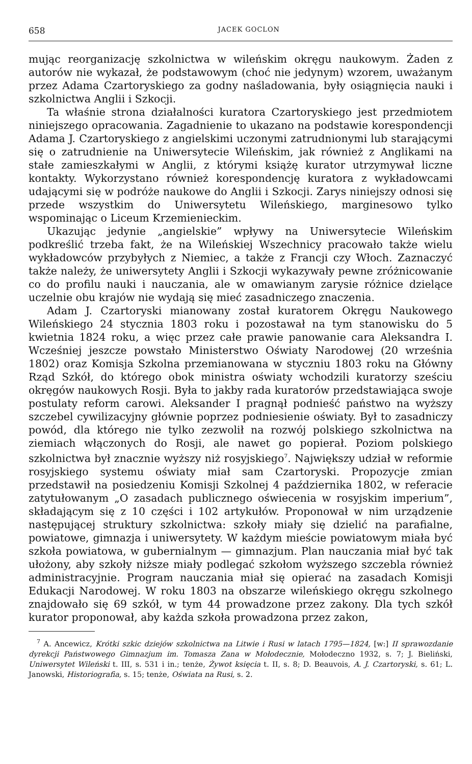658 JACEK GOCLON
mując reorganizację szkolnictwa w wileńskim okręgu naukowym. Żaden z autorów nie wykazał, że podstawowym (choć nie jedynym) wzorem, uważanym przez Adama Czartoryskiego za godny naśladowania, były osiągnięcia nauki i szkolnictwa Anglii i Szkocji.
Ta właśnie strona działalności kuratora Czartoryskiego jest przedmiotem niniejszego opracowania. Zagadnienie to ukazano na podstawie korespondencji Adama J. Czartoryskiego z angielskimi uczonymi zatrudnionymi lub starającymi się o zatrudnienie na Uniwersytecie Wileńskim, jak również z Anglikami na stałe zamieszkałymi w Anglii, z którymi książę kurator utrzymywał liczne kontakty. Wykorzystano również korespondencję kuratora z wykładowcami udającymi się w podróże naukowe do Anglii i Szkocji. Zarys niniejszy odnosi się przede wszystkim do Uniwersytetu Wileńskiego, marginesowo tylko wspominając o Liceum Krzemienieckim.
Ukazując jedynie „angielskie” wpływy na Uniwersytecie Wileńskim podkreślić trzeba fakt, że na Wileńskiej Wszechnicy pracowało także wielu wykładowców przybyłych z Niemiec, a także z Francji czy Włoch. Zaznaczyć także należy, że uniwersytety Anglii i Szkocji wykazywały pewne zróżnicowanie co do profilu nauki i nauczania, ale w omawianym zarysie różnice dzielące uczelnie obu krajów nie wydają się mieć zasadniczego znaczenia.
Adam J. Czartoryski mianowany został kuratorem Okręgu Naukowego Wileńskiego 24 stycznia 1803 roku i pozostawał na tym stanowisku do 5 kwietnia 1824 roku, a więc przez całe prawie panowanie cara Aleksandra I. Wcześniej jeszcze powstało Ministerstwo Oświaty Narodowej (20 września 1802) oraz Komisja Szkolna przemianowana w styczniu 1803 roku na Główny Rząd Szkół, do którego obok ministra oświaty wchodzili kuratorzy sześciu okręgów naukowych Rosji. Była to jakby rada kuratorów przedstawiająca swoje postulaty reform carowi. Aleksander I pragnął podnieść państwo na wyższy szczebel cywilizacyjny głównie poprzez podniesienie oświaty. Był to zasadniczy powód, dla którego nie tylko zezwolił na rozwój polskiego szkolnictwa na ziemiach włączonych do Rosji, ale nawet go popierał. Poziom polskiego szkolnictwa był znacznie wyższy niż rosyjskiego<sup>7</sup>. Największy udział w reformie rosyjskiego systemu oświaty miał sam Czartoryski. Propozycje zmian przedstawił na posiedzeniu Komisji Szkolnej 4 października 1802, w referacie zatytułowanym „O zasadach publicznego oświecenia w rosyjskim imperium”, składającym się z 10 części i 102 artykułów. Proponował w nim urządzenie następującej struktury szkolnictwa: szkoły miały się dzielić na parafialne, powiatowe, gimnazja i uniwersytety. W każdym mieście powiatowym miała być szkoła powiatowa, w gubernialnym — gimnazjum. Plan nauczania miał być tak ułożony, aby szkoły niższe miały podlegać szkołom wyższego szczebla również administracyjnie. Program nauczania miał się opierać na zasadach Komisji Edukacji Narodowej. W roku 1803 na obszarze wileńskiego okręgu szkolnego znajdowało się 69 szkół, w tym 44 prowadzone przez zakony. Dla tych szkół kurator proponował, aby każda szkoła prowadzona przez zakon,
<sup>7</sup> A. Ancewicz, Krótki szkic dziejów szkolnictwa na Litwie i Rusi w latach 1795—1824, [w:] II sprawozdanie dyrekcji Państwowego Gimnazjum im. Tomasza Zana w Mołodecznie, Mołodeczno 1932, s. 7; J. Bieliński, Uniwersytet Wileński t. III, s. 531 i in.; tenże, Żywot księcia t. II, s. 8; D. Beauvois, A. J. Czartoryski, s. 61; L. Janowski, Historiografia, s. 15; tenże, Oświata na Rusi, s. 2.